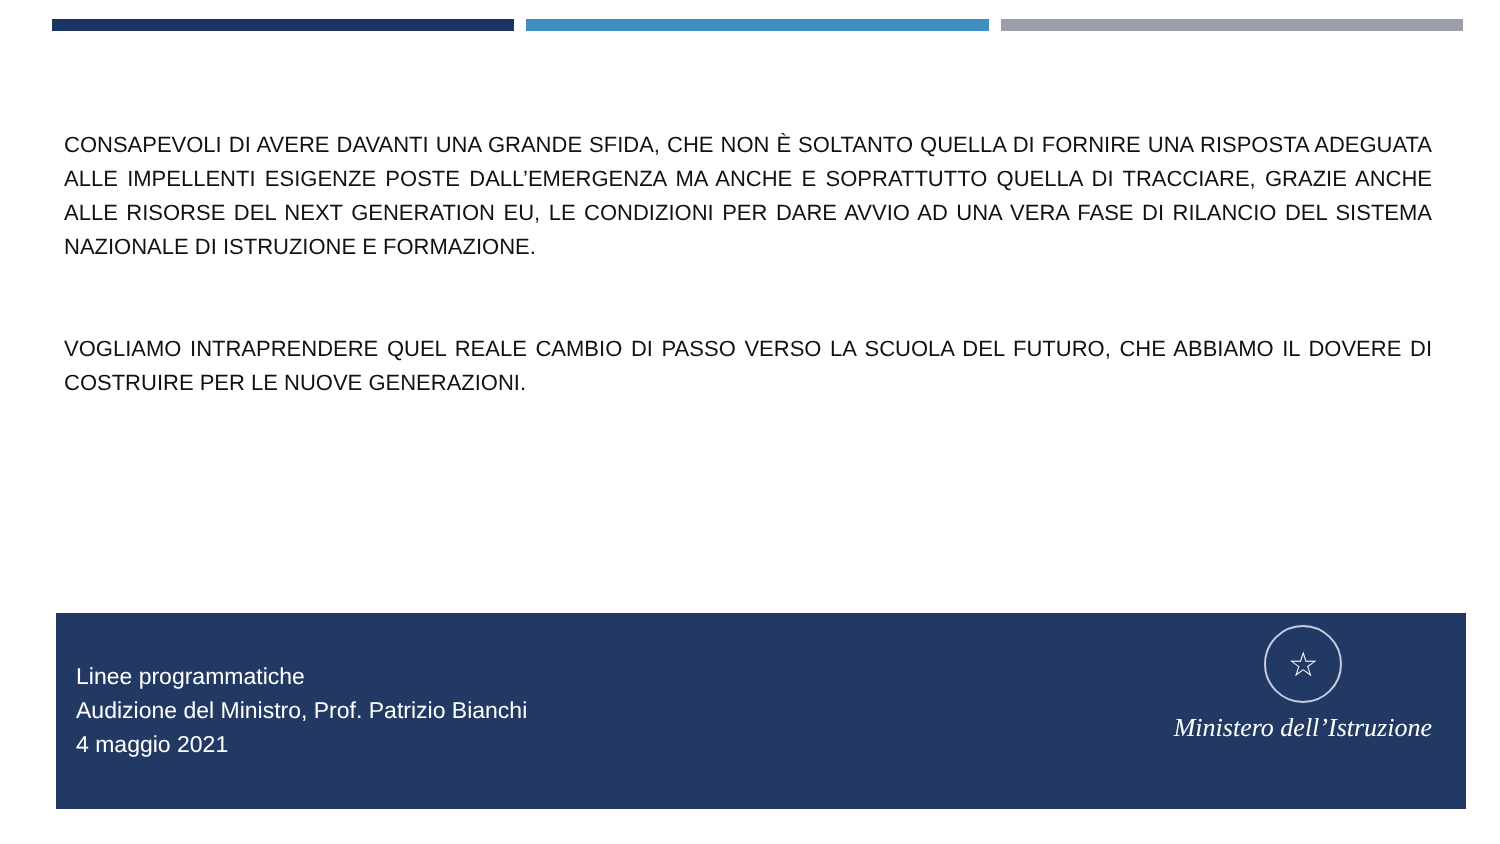CONSAPEVOLI DI AVERE DAVANTI UNA GRANDE SFIDA, CHE NON È SOLTANTO QUELLA DI FORNIRE UNA RISPOSTA ADEGUATA ALLE IMPELLENTI ESIGENZE POSTE DALL’EMERGENZA MA ANCHE E SOPRATTUTTO QUELLA DI TRACCIARE, GRAZIE ANCHE ALLE RISORSE DEL NEXT GENERATION EU, LE CONDIZIONI PER DARE AVVIO AD UNA VERA FASE DI RILANCIO DEL SISTEMA NAZIONALE DI ISTRUZIONE E FORMAZIONE.
VOGLIAMO INTRAPRENDERE QUEL REALE CAMBIO DI PASSO VERSO LA SCUOLA DEL FUTURO, CHE ABBIAMO IL DOVERE DI COSTRUIRE PER LE NUOVE GENERAZIONI.
Linee programmatiche
Audizione del Ministro, Prof. Patrizio Bianchi
4 maggio 2021
☆
Ministero dell’Istruzione